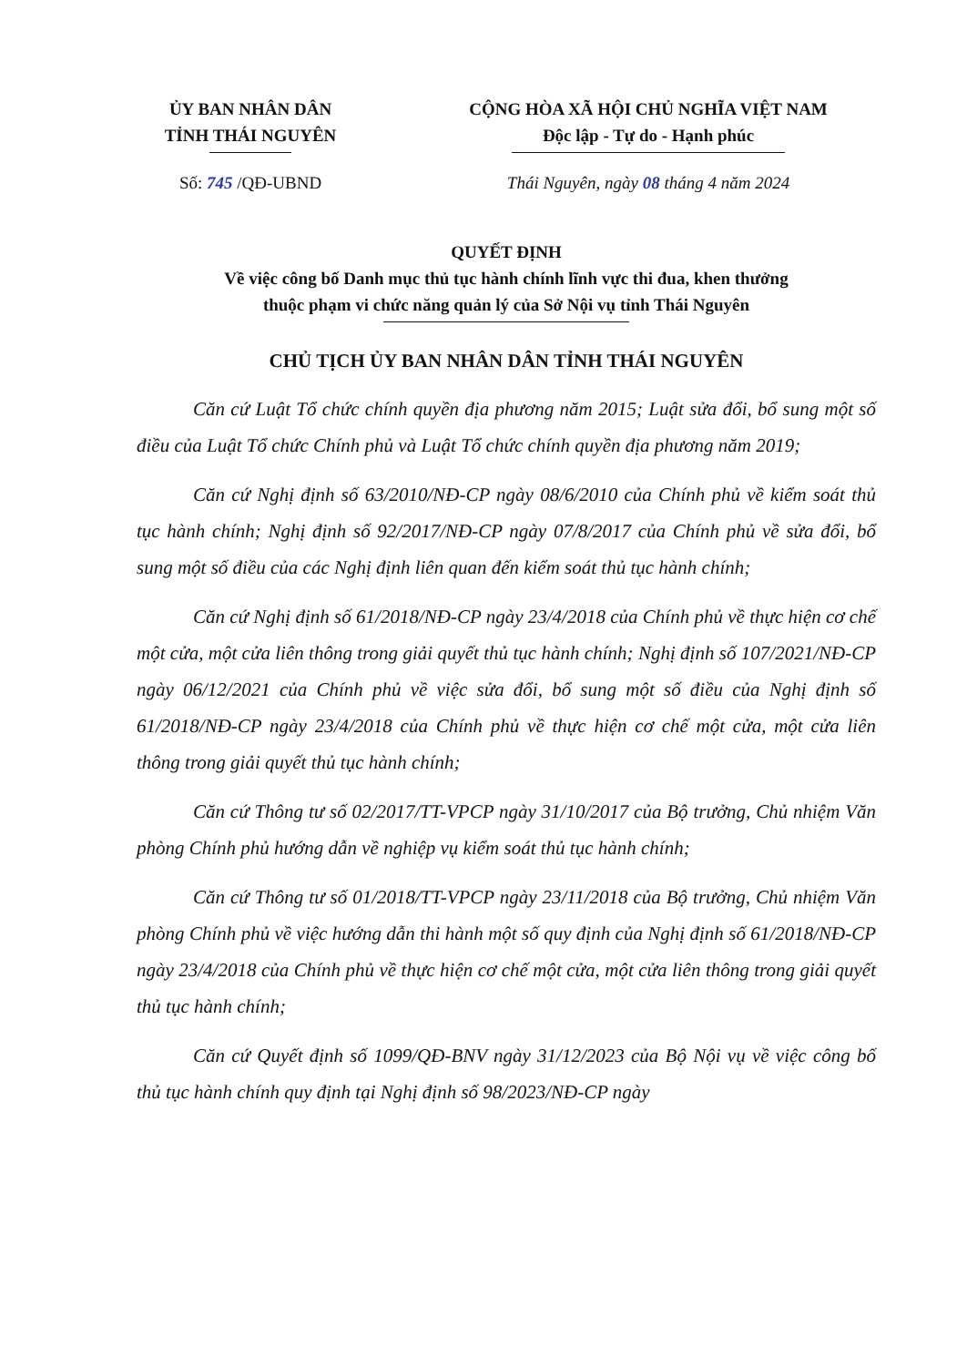ỦY BAN NHÂN DÂN
TỈNH THÁI NGUYÊN
CỘNG HÒA XÃ HỘI CHỦ NGHĨA VIỆT NAM
Độc lập - Tự do - Hạnh phúc
Số: 745 /QĐ-UBND Thái Nguyên, ngày 08 tháng 4 năm 2024
QUYẾT ĐỊNH
Về việc công bố Danh mục thủ tục hành chính lĩnh vực thi đua, khen thưởng
thuộc phạm vi chức năng quản lý của Sở Nội vụ tỉnh Thái Nguyên
CHỦ TỊCH ỦY BAN NHÂN DÂN TỈNH THÁI NGUYÊN
Căn cứ Luật Tổ chức chính quyền địa phương năm 2015; Luật sửa đổi, bổ sung một số điều của Luật Tổ chức Chính phủ và Luật Tổ chức chính quyền địa phương năm 2019;
Căn cứ Nghị định số 63/2010/NĐ-CP ngày 08/6/2010 của Chính phủ về kiểm soát thủ tục hành chính; Nghị định số 92/2017/NĐ-CP ngày 07/8/2017 của Chính phủ về sửa đổi, bổ sung một số điều của các Nghị định liên quan đến kiểm soát thủ tục hành chính;
Căn cứ Nghị định số 61/2018/NĐ-CP ngày 23/4/2018 của Chính phủ về thực hiện cơ chế một cửa, một cửa liên thông trong giải quyết thủ tục hành chính; Nghị định số 107/2021/NĐ-CP ngày 06/12/2021 của Chính phủ về việc sửa đổi, bổ sung một số điều của Nghị định số 61/2018/NĐ-CP ngày 23/4/2018 của Chính phủ về thực hiện cơ chế một cửa, một cửa liên thông trong giải quyết thủ tục hành chính;
Căn cứ Thông tư số 02/2017/TT-VPCP ngày 31/10/2017 của Bộ trưởng, Chủ nhiệm Văn phòng Chính phủ hướng dẫn về nghiệp vụ kiểm soát thủ tục hành chính;
Căn cứ Thông tư số 01/2018/TT-VPCP ngày 23/11/2018 của Bộ trưởng, Chủ nhiệm Văn phòng Chính phủ về việc hướng dẫn thi hành một số quy định của Nghị định số 61/2018/NĐ-CP ngày 23/4/2018 của Chính phủ về thực hiện cơ chế một cửa, một cửa liên thông trong giải quyết thủ tục hành chính;
Căn cứ Quyết định số 1099/QĐ-BNV ngày 31/12/2023 của Bộ Nội vụ về việc công bố thủ tục hành chính quy định tại Nghị định số 98/2023/NĐ-CP ngày